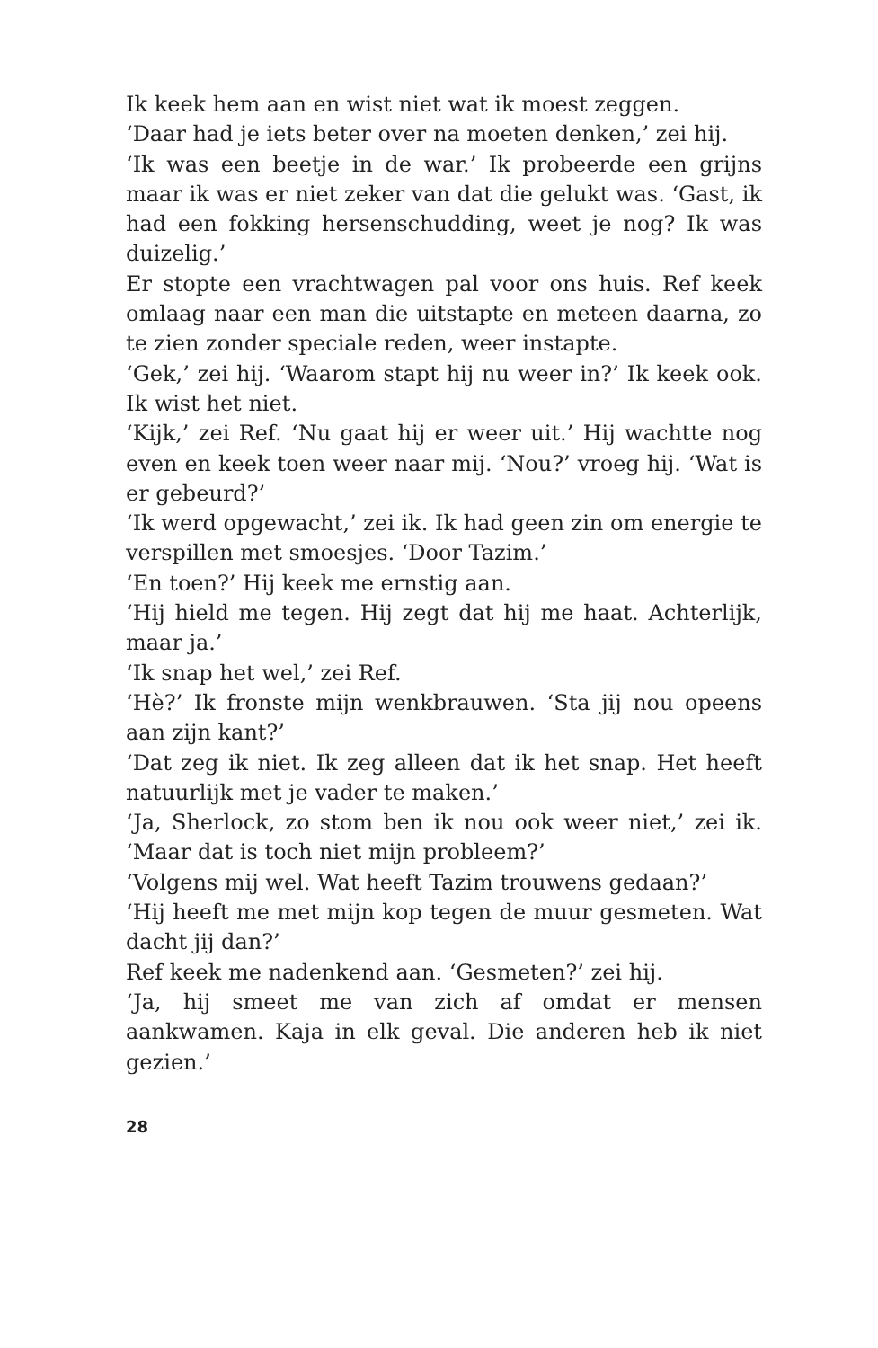Ik keek hem aan en wist niet wat ik moest zeggen.
‘Daar had je iets beter over na moeten denken,’ zei hij.
‘Ik was een beetje in de war.’ Ik probeerde een grijns maar ik was er niet zeker van dat die gelukt was. ‘Gast, ik had een fokking hersenschudding, weet je nog? Ik was duizelig.’
Er stopte een vrachtwagen pal voor ons huis. Ref keek omlaag naar een man die uitstapte en meteen daarna, zo te zien zonder speciale reden, weer instapte.
‘Gek,’ zei hij. ‘Waarom stapt hij nu weer in?’ Ik keek ook. Ik wist het niet.
‘Kijk,’ zei Ref. ‘Nu gaat hij er weer uit.’ Hij wachtte nog even en keek toen weer naar mij. ‘Nou?’ vroeg hij. ‘Wat is er gebeurd?’
‘Ik werd opgewacht,’ zei ik. Ik had geen zin om energie te verspillen met smoesjes. ‘Door Tazim.’
‘En toen?’ Hij keek me ernstig aan.
‘Hij hield me tegen. Hij zegt dat hij me haat. Achterlijk, maar ja.’
‘Ik snap het wel,’ zei Ref.
‘Hè?’ Ik fronste mijn wenkbrauwen. ‘Sta jij nou opeens aan zijn kant?’
‘Dat zeg ik niet. Ik zeg alleen dat ik het snap. Het heeft natuurlijk met je vader te maken.’
‘Ja, Sherlock, zo stom ben ik nou ook weer niet,’ zei ik. ‘Maar dat is toch niet mijn probleem?’
‘Volgens mij wel. Wat heeft Tazim trouwens gedaan?’
‘Hij heeft me met mijn kop tegen de muur gesmeten. Wat dacht jij dan?’
Ref keek me nadenkend aan. ‘Gesmeten?’ zei hij.
‘Ja, hij smeet me van zich af omdat er mensen aankwamen. Kaja in elk geval. Die anderen heb ik niet gezien.’
28